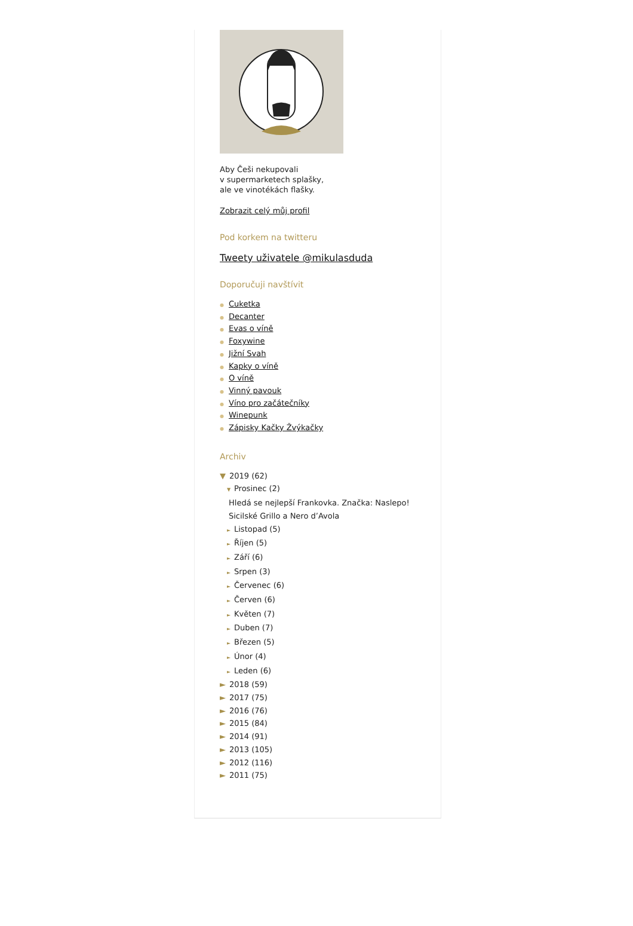Aby Češi nekupovali
v supermarketech splašky,
ale ve vinotékách flašky.
Zobrazit celý můj profil
Pod korkem na twitteru
Tweety uživatele @mikulasduda
Doporučuji navštívit
● Cuketka
● Decanter
● Evas o víně
● Foxywine
● Jižní Svah
● Kapky o víně
● O víně
● Vinný pavouk
● Víno pro začátečníky
● Winepunk
● Zápisky Kačky Žvýkačky
Archiv
▼ 2019 (62)
▼ Prosinec (2)
Hledá se nejlepší Frankovka. Značka: Naslepo!
Sicilské Grillo a Nero d’Avola
► Listopad (5)
► Říjen (5)
► Září (6)
► Srpen (3)
► Červenec (6)
► Červen (6)
► Květen (7)
► Duben (7)
► Březen (5)
► Únor (4)
► Leden (6)
► 2018 (59)
► 2017 (75)
► 2016 (76)
► 2015 (84)
► 2014 (91)
► 2013 (105)
► 2012 (116)
► 2011 (75)